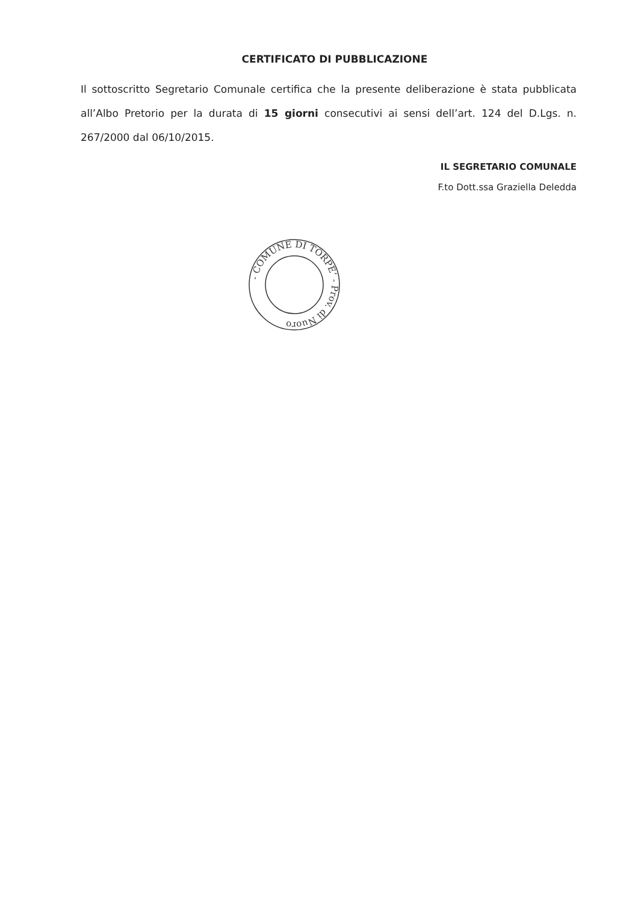CERTIFICATO DI PUBBLICAZIONE
Il sottoscritto Segretario Comunale certifica che la presente deliberazione è stata pubblicata all’Albo Pretorio per la durata di 15 giorni consecutivi ai sensi dell’art. 124 del D.Lgs. n. 267/2000 dal 06/10/2015.
IL SEGRETARIO COMUNALE
F.to Dott.ssa Graziella Deledda
- COMUNE DI TORPE’ - Prov. di Nuoro